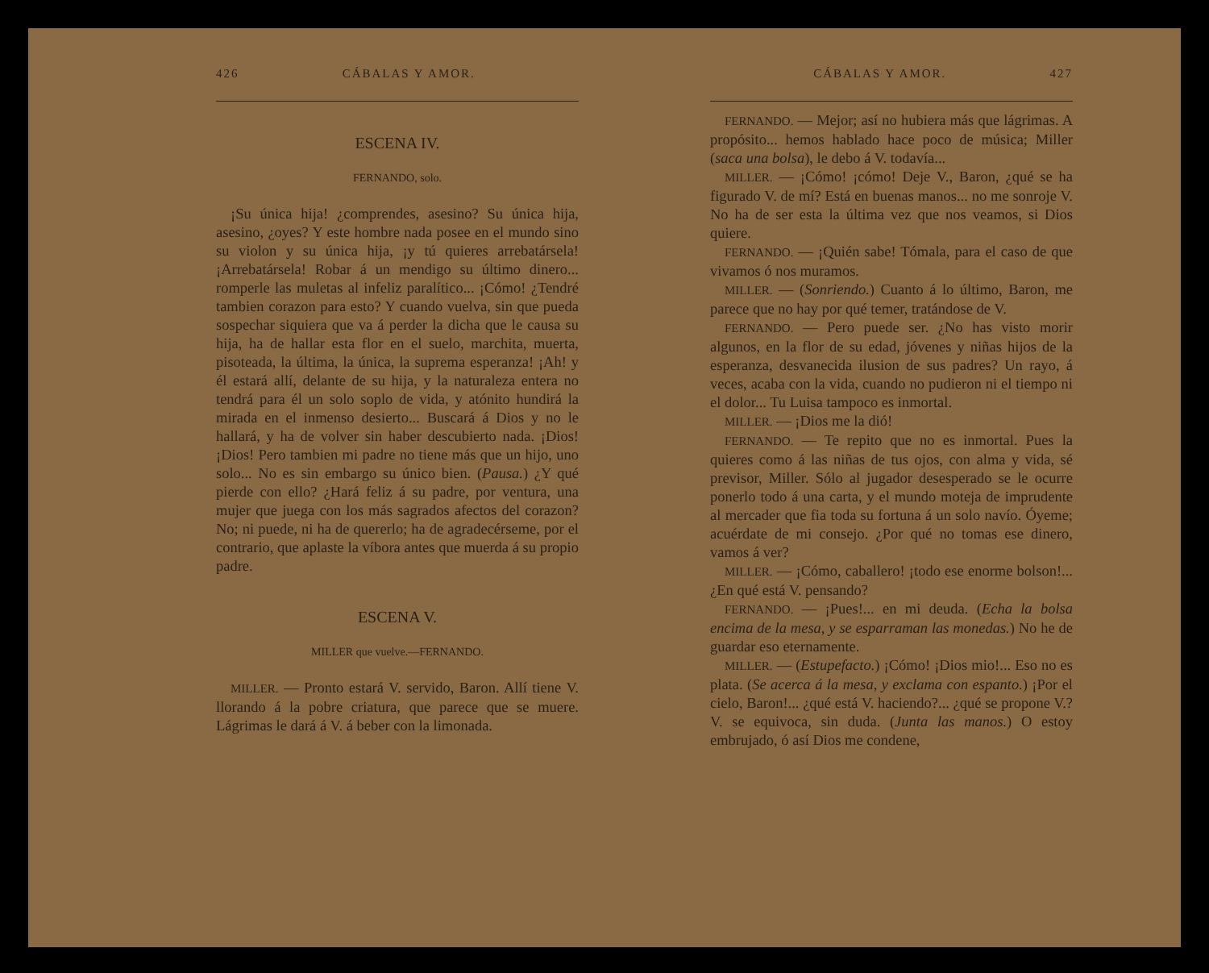426 CÁBALAS Y AMOR.
ESCENA IV.
FERNANDO, solo.
¡Su única hija! ¿comprendes, asesino? Su única hija, asesino, ¿oyes? Y este hombre nada posee en el mundo sino su violon y su única hija, ¡y tú quieres arrebatársela! ¡Arrebatársela! Robar á un mendigo su último dinero... romperle las muletas al infeliz paralítico... ¡Cómo! ¿Tendré tambien corazon para esto? Y cuando vuelva, sin que pueda sospechar siquiera que va á perder la dicha que le causa su hija, ha de hallar esta flor en el suelo, marchita, muerta, pisoteada, la última, la única, la suprema esperanza! ¡Ah! y él estará allí, delante de su hija, y la naturaleza entera no tendrá para él un solo soplo de vida, y atónito hundirá la mirada en el inmenso desierto... Buscará á Dios y no le hallará, y ha de volver sin haber descubierto nada. ¡Dios! ¡Dios! Pero tambien mi padre no tiene más que un hijo, uno solo... No es sin embargo su único bien. (Pausa.) ¿Y qué pierde con ello? ¿Hará feliz á su padre, por ventura, una mujer que juega con los más sagrados afectos del corazon? No; ni puede, ni ha de quererlo; ha de agradecérseme, por el contrario, que aplaste la víbora antes que muerda á su propio padre.
ESCENA V.
MILLER que vuelve.—FERNANDO.
MILLER. — Pronto estará V. servido, Baron. Allí tiene V. llorando á la pobre criatura, que parece que se muere. Lágrimas le dará á V. á beber con la limonada.
CÁBALAS Y AMOR. 427
FERNANDO. — Mejor; así no hubiera más que lágrimas. A propósito... hemos hablado hace poco de música; Miller (saca una bolsa), le debo á V. todavía...
MILLER. — ¡Cómo! ¡cómo! Deje V., Baron, ¿qué se ha figurado V. de mí? Está en buenas manos... no me sonroje V. No ha de ser esta la última vez que nos veamos, si Dios quiere.
FERNANDO. — ¡Quién sabe! Tómala, para el caso de que vivamos ó nos muramos.
MILLER. — (Sonriendo.) Cuanto á lo último, Baron, me parece que no hay por qué temer, tratándose de V.
FERNANDO. — Pero puede ser. ¿No has visto morir algunos, en la flor de su edad, jóvenes y niñas hijos de la esperanza, desvanecida ilusion de sus padres? Un rayo, á veces, acaba con la vida, cuando no pudieron ni el tiempo ni el dolor... Tu Luisa tampoco es inmortal.
MILLER. — ¡Dios me la dió!
FERNANDO. — Te repito que no es inmortal. Pues la quieres como á las niñas de tus ojos, con alma y vida, sé previsor, Miller. Sólo al jugador desesperado se le ocurre ponerlo todo á una carta, y el mundo moteja de imprudente al mercader que fia toda su fortuna á un solo navío. Óyeme; acuérdate de mi consejo. ¿Por qué no tomas ese dinero, vamos á ver?
MILLER. — ¡Cómo, caballero! ¡todo ese enorme bolson!... ¿En qué está V. pensando?
FERNANDO. — ¡Pues!... en mi deuda. (Echa la bolsa encima de la mesa, y se esparraman las monedas.) No he de guardar eso eternamente.
MILLER. — (Estupefacto.) ¡Cómo! ¡Dios mio!... Eso no es plata. (Se acerca á la mesa, y exclama con espanto.) ¡Por el cielo, Baron!... ¿qué está V. haciendo?... ¿qué se propone V.? V. se equivoca, sin duda. (Junta las manos.) O estoy embrujado, ó así Dios me condene,